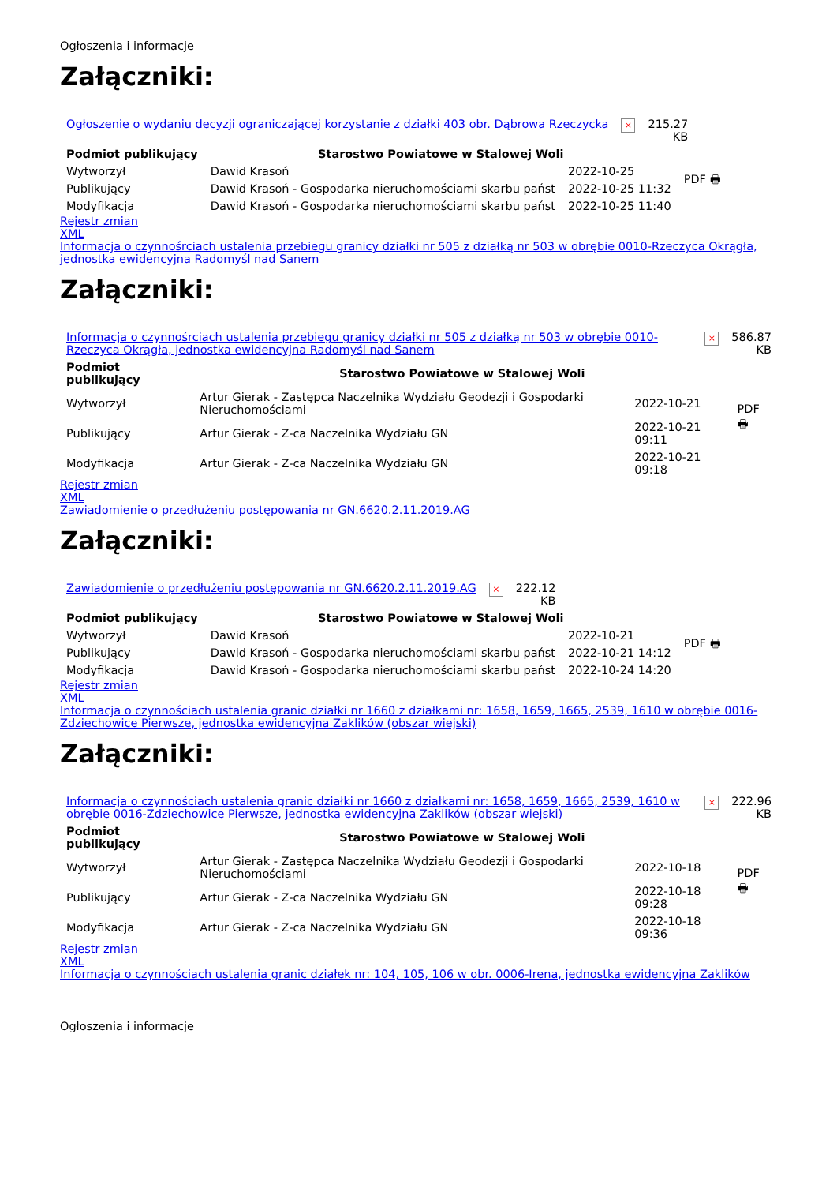Ogłoszenia i informacje
Załączniki:
| Ogłoszenie o wydaniu decyzji ograniczającej korzystanie z działki 403 obr. Dąbrowa Rzeczycka | × | 215.27 KB |
| Podmiot publikujący | Starostwo Powiatowe w Stalowej Woli | | PDF 🖶 |
| Wytworzył | Dawid Krasoń | 2022-10-25 | |
| Publikujący | Dawid Krasoń - Gospodarka nieruchomościami skarbu państ | 2022-10-25 11:32 | |
| Modyfikacja | Dawid Krasoń - Gospodarka nieruchomościami skarbu państ | 2022-10-25 11:40 | |
Rejestr zmian
XML
Informacja o czynnośrciach ustalenia przebiegu granicy działki nr 505 z działką nr 503 w obrębie 0010-Rzeczyca Okrągła, jednostka ewidencyjna Radomyśl nad Sanem
Załączniki:
| Informacja o czynnośrciach ustalenia przebiegu granicy działki nr 505 z działką nr 503 w obrębie 0010-Rzeczyca Okrągła, jednostka ewidencyjna Radomyśl nad Sanem | × | 586.87 KB |
| Podmiot publikujący | Starostwo Powiatowe w Stalowej Woli | | PDF 🖶 |
| Wytworzył | Artur Gierak - Zastępca Naczelnika Wydziału Geodezji i Gospodarki Nieruchomościami | 2022-10-21 | |
| Publikujący | Artur Gierak - Z-ca Naczelnika Wydziału GN | 2022-10-21 09:11 | |
| Modyfikacja | Artur Gierak - Z-ca Naczelnika Wydziału GN | 2022-10-21 09:18 | |
Rejestr zmian
XML
Zawiadomienie o przedłużeniu postępowania nr GN.6620.2.11.2019.AG
Załączniki:
| Zawiadomienie o przedłużeniu postępowania nr GN.6620.2.11.2019.AG | × | 222.12 KB |
| Podmiot publikujący | Starostwo Powiatowe w Stalowej Woli | | PDF 🖶 |
| Wytworzył | Dawid Krasoń | 2022-10-21 | |
| Publikujący | Dawid Krasoń - Gospodarka nieruchomościami skarbu państ | 2022-10-21 14:12 | |
| Modyfikacja | Dawid Krasoń - Gospodarka nieruchomościami skarbu państ | 2022-10-24 14:20 | |
Rejestr zmian
XML
Informacja o czynnościach ustalenia granic działki nr 1660 z działkami nr: 1658, 1659, 1665, 2539, 1610 w obrębie 0016-Zdziechowice Pierwsze, jednostka ewidencyjna Zaklików (obszar wiejski)
Załączniki:
| Informacja o czynnościach ustalenia granic działki nr 1660 z działkami nr: 1658, 1659, 1665, 2539, 1610 w obrębie 0016-Zdziechowice Pierwsze, jednostka ewidencyjna Zaklików (obszar wiejski) | × | 222.96 KB |
| Podmiot publikujący | Starostwo Powiatowe w Stalowej Woli | | PDF 🖶 |
| Wytworzył | Artur Gierak - Zastępca Naczelnika Wydziału Geodezji i Gospodarki Nieruchomościami | 2022-10-18 | |
| Publikujący | Artur Gierak - Z-ca Naczelnika Wydziału GN | 2022-10-18 09:28 | |
| Modyfikacja | Artur Gierak - Z-ca Naczelnika Wydziału GN | 2022-10-18 09:36 | |
Rejestr zmian
XML
Informacja o czynnościach ustalenia granic działek nr: 104, 105, 106 w obr. 0006-Irena, jednostka ewidencyjna Zaklików
Ogłoszenia i informacje